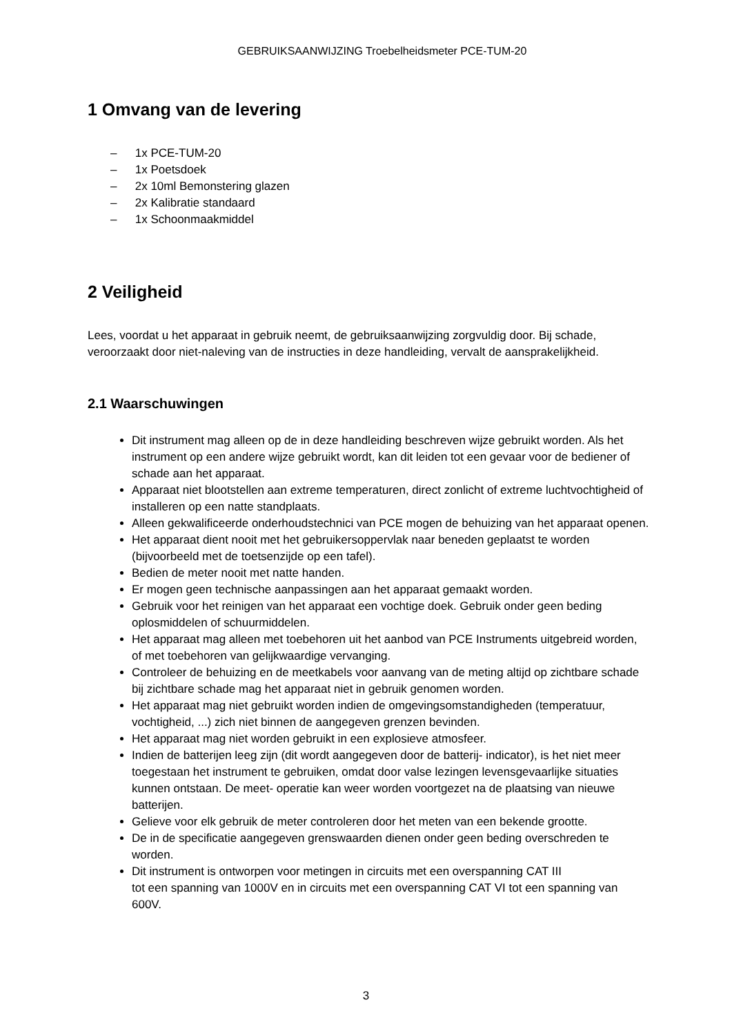GEBRUIKSAANWIJZING Troebelheidsmeter PCE-TUM-20
1 Omvang van de levering
– 1x PCE-TUM-20
– 1x Poetsdoek
– 2x 10ml Bemonstering glazen
– 2x Kalibratie standaard
– 1x Schoonmaakmiddel
2 Veiligheid
Lees, voordat u het apparaat in gebruik neemt, de gebruiksaanwijzing zorgvuldig door. Bij schade, veroorzaakt door niet-naleving van de instructies in deze handleiding, vervalt de aansprakelijkheid.
2.1 Waarschuwingen
Dit instrument mag alleen op de in deze handleiding beschreven wijze gebruikt worden. Als het instrument op een andere wijze gebruikt wordt, kan dit leiden tot een gevaar voor de bediener of schade aan het apparaat.
Apparaat niet blootstellen aan extreme temperaturen, direct zonlicht of extreme luchtvochtigheid of installeren op een natte standplaats.
Alleen gekwalificeerde onderhoudstechnici van PCE mogen de behuizing van het apparaat openen.
Het apparaat dient nooit met het gebruikersoppervlak naar beneden geplaatst te worden (bijvoorbeeld met de toetsenzijde op een tafel).
Bedien de meter nooit met natte handen.
Er mogen geen technische aanpassingen aan het apparaat gemaakt worden.
Gebruik voor het reinigen van het apparaat een vochtige doek. Gebruik onder geen beding oplosmiddelen of schuurmiddelen.
Het apparaat mag alleen met toebehoren uit het aanbod van PCE Instruments uitgebreid worden, of met toebehoren van gelijkwaardige vervanging.
Controleer de behuizing en de meetkabels voor aanvang van de meting altijd op zichtbare schade bij zichtbare schade mag het apparaat niet in gebruik genomen worden.
Het apparaat mag niet gebruikt worden indien de omgevingsomstandigheden (temperatuur, vochtigheid, ...) zich niet binnen de aangegeven grenzen bevinden.
Het apparaat mag niet worden gebruikt in een explosieve atmosfeer.
Indien de batterijen leeg zijn (dit wordt aangegeven door de batterij- indicator), is het niet meer toegestaan het instrument te gebruiken, omdat door valse lezingen levensgevaarlijke situaties kunnen ontstaan. De meet- operatie kan weer worden voortgezet na de plaatsing van nieuwe batterijen.
Gelieve voor elk gebruik de meter controleren door het meten van een bekende grootte.
De in de specificatie aangegeven grenswaarden dienen onder geen beding overschreden te worden.
Dit instrument is ontworpen voor metingen in circuits met een overspanning CAT III
tot een spanning van 1000V en in circuits met een overspanning CAT VI tot een spanning van 600V.
3